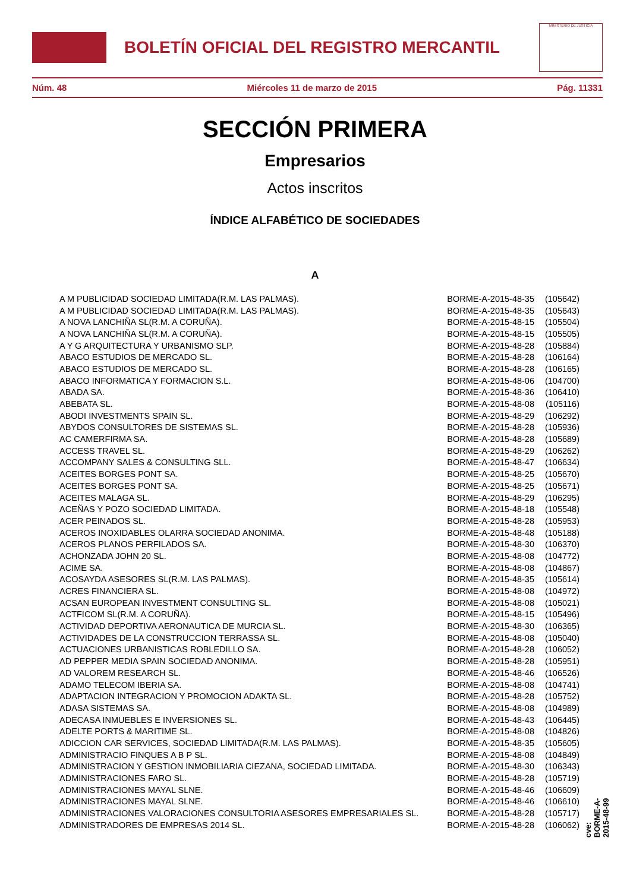BOLETÍN OFICIAL DEL REGISTRO MERCANTIL
MINISTERIO DE JUSTICIA
Núm. 48 Miércoles 11 de marzo de 2015 Pág. 11331
SECCIÓN PRIMERA
Empresarios
Actos inscritos
ÍNDICE ALFABÉTICO DE SOCIEDADES
A
| A M PUBLICIDAD SOCIEDAD LIMITADA(R.M. LAS PALMAS). | BORME-A-2015-48-35 | (105642) |
| A M PUBLICIDAD SOCIEDAD LIMITADA(R.M. LAS PALMAS). | BORME-A-2015-48-35 | (105643) |
| A NOVA LANCHIÑA SL(R.M. A CORUÑA). | BORME-A-2015-48-15 | (105504) |
| A NOVA LANCHIÑA SL(R.M. A CORUÑA). | BORME-A-2015-48-15 | (105505) |
| A Y G ARQUITECTURA Y URBANISMO SLP. | BORME-A-2015-48-28 | (105884) |
| ABACO ESTUDIOS DE MERCADO SL. | BORME-A-2015-48-28 | (106164) |
| ABACO ESTUDIOS DE MERCADO SL. | BORME-A-2015-48-28 | (106165) |
| ABACO INFORMATICA Y FORMACION S.L. | BORME-A-2015-48-06 | (104700) |
| ABADA SA. | BORME-A-2015-48-36 | (106410) |
| ABEBATA SL. | BORME-A-2015-48-08 | (105116) |
| ABODI INVESTMENTS SPAIN SL. | BORME-A-2015-48-29 | (106292) |
| ABYDOS CONSULTORES DE SISTEMAS SL. | BORME-A-2015-48-28 | (105936) |
| AC CAMERFIRMA SA. | BORME-A-2015-48-28 | (105689) |
| ACCESS TRAVEL SL. | BORME-A-2015-48-29 | (106262) |
| ACCOMPANY SALES & CONSULTING SLL. | BORME-A-2015-48-47 | (106634) |
| ACEITES BORGES PONT SA. | BORME-A-2015-48-25 | (105670) |
| ACEITES BORGES PONT SA. | BORME-A-2015-48-25 | (105671) |
| ACEITES MALAGA SL. | BORME-A-2015-48-29 | (106295) |
| ACEÑAS Y POZO SOCIEDAD LIMITADA. | BORME-A-2015-48-18 | (105548) |
| ACER PEINADOS SL. | BORME-A-2015-48-28 | (105953) |
| ACEROS INOXIDABLES OLARRA SOCIEDAD ANONIMA. | BORME-A-2015-48-48 | (105188) |
| ACEROS PLANOS PERFILADOS SA. | BORME-A-2015-48-30 | (106370) |
| ACHONZADA JOHN 20 SL. | BORME-A-2015-48-08 | (104772) |
| ACIME SA. | BORME-A-2015-48-08 | (104867) |
| ACOSAYDA ASESORES SL(R.M. LAS PALMAS). | BORME-A-2015-48-35 | (105614) |
| ACRES FINANCIERA SL. | BORME-A-2015-48-08 | (104972) |
| ACSAN EUROPEAN INVESTMENT CONSULTING SL. | BORME-A-2015-48-08 | (105021) |
| ACTFICOM SL(R.M. A CORUÑA). | BORME-A-2015-48-15 | (105496) |
| ACTIVIDAD DEPORTIVA AERONAUTICA DE MURCIA SL. | BORME-A-2015-48-30 | (106365) |
| ACTIVIDADES DE LA CONSTRUCCION TERRASSA SL. | BORME-A-2015-48-08 | (105040) |
| ACTUACIONES URBANISTICAS ROBLEDILLO SA. | BORME-A-2015-48-28 | (106052) |
| AD PEPPER MEDIA SPAIN SOCIEDAD ANONIMA. | BORME-A-2015-48-28 | (105951) |
| AD VALOREM RESEARCH SL. | BORME-A-2015-48-46 | (106526) |
| ADAMO TELECOM IBERIA SA. | BORME-A-2015-48-08 | (104741) |
| ADAPTACION INTEGRACION Y PROMOCION ADAKTA SL. | BORME-A-2015-48-28 | (105752) |
| ADASA SISTEMAS SA. | BORME-A-2015-48-08 | (104989) |
| ADECASA INMUEBLES E INVERSIONES SL. | BORME-A-2015-48-43 | (106445) |
| ADELTE PORTS & MARITIME SL. | BORME-A-2015-48-08 | (104826) |
| ADICCION CAR SERVICES, SOCIEDAD LIMITADA(R.M. LAS PALMAS). | BORME-A-2015-48-35 | (105605) |
| ADMINISTRACIO FINQUES A B P SL. | BORME-A-2015-48-08 | (104849) |
| ADMINISTRACION Y GESTION INMOBILIARIA CIEZANA, SOCIEDAD LIMITADA. | BORME-A-2015-48-30 | (106343) |
| ADMINISTRACIONES FARO SL. | BORME-A-2015-48-28 | (105719) |
| ADMINISTRACIONES MAYAL SLNE. | BORME-A-2015-48-46 | (106609) |
| ADMINISTRACIONES MAYAL SLNE. | BORME-A-2015-48-46 | (106610) |
| ADMINISTRACIONES VALORACIONES CONSULTORIA ASESORES EMPRESARIALES SL. | BORME-A-2015-48-28 | (105717) |
| ADMINISTRADORES DE EMPRESAS 2014 SL. | BORME-A-2015-48-28 | (106062) |
cve: BORME-A-2015-48-99